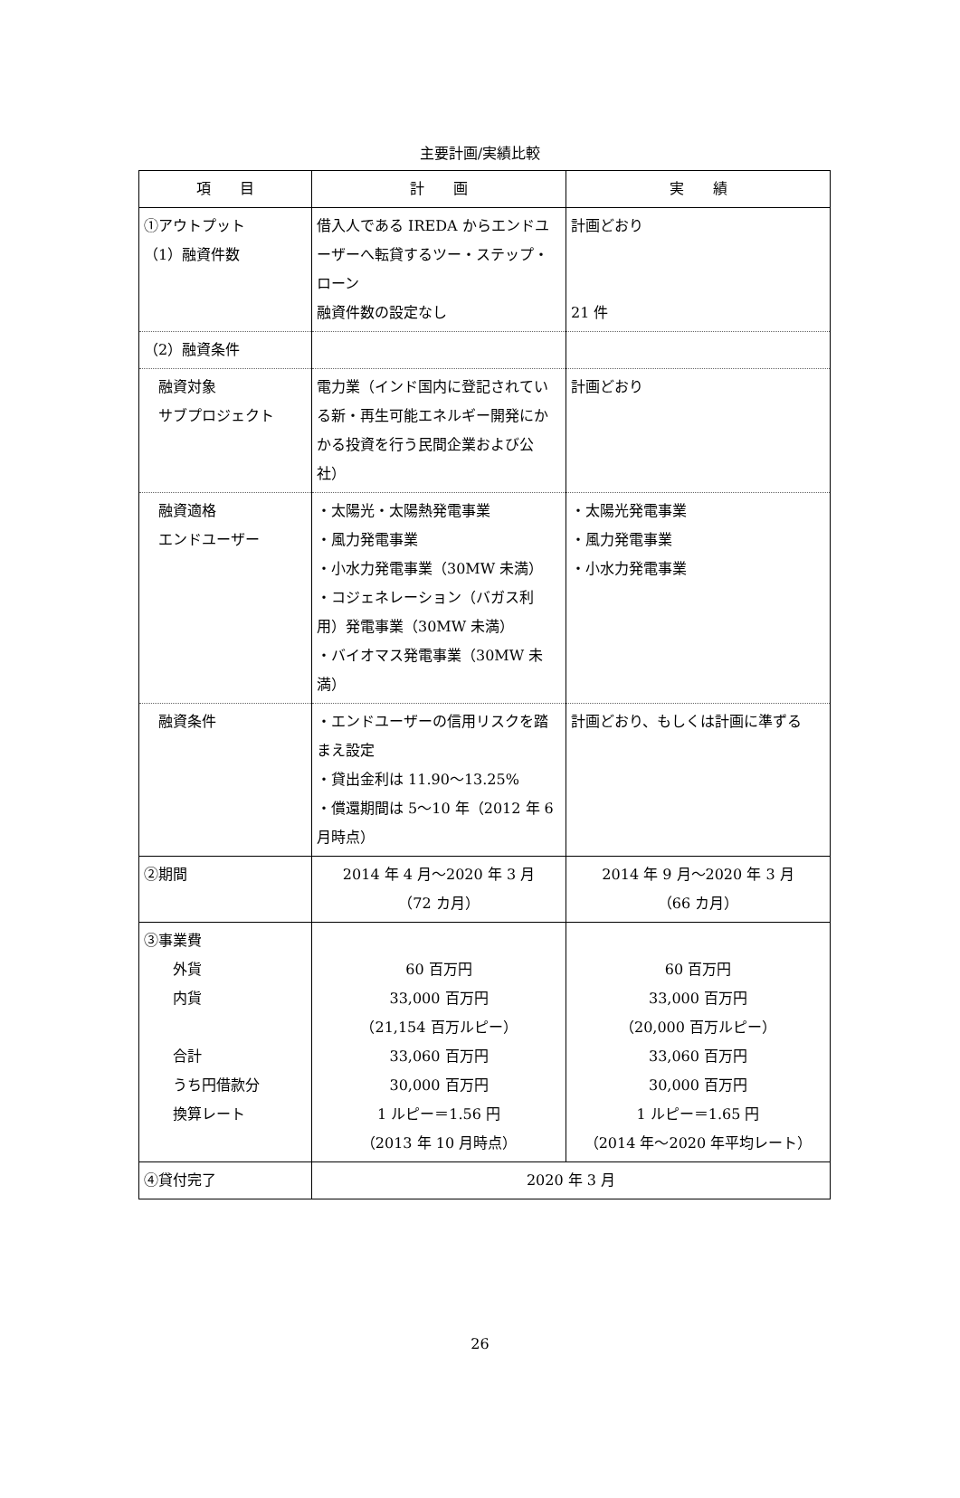主要計画/実績比較
| 項 目 | 計 画 | 実 績 |
| --- | --- | --- |
| ①アウトプット （1）融資件数 | 借入人である IREDA からエンドユーザーへ転貸するツー・ステップ・ローン 融資件数の設定なし | 計画どおり 21 件 |
| （2）融資条件 | | |
| 融資対象 サブプロジェクト | 電力業（インド国内に登記されている新・再生可能エネルギー開発にかかる投資を行う民間企業および公社） | 計画どおり |
| 融資適格 エンドユーザー | ・太陽光・太陽熱発電事業 ・風力発電事業 ・小水力発電事業（30MW 未満） ・コジェネレーション（バガス利用）発電事業（30MW 未満） ・バイオマス発電事業（30MW 未満） | ・太陽光発電事業 ・風力発電事業 ・小水力発電事業 |
| 融資条件 | ・エンドユーザーの信用リスクを踏まえ設定 ・貸出金利は 11.90～13.25% ・償還期間は 5～10 年（2012 年 6 月時点） | 計画どおり、もしくは計画に準ずる |
| ②期間 | 2014 年 4 月～2020 年 3 月 （72 カ月） | 2014 年 9 月～2020 年 3 月 （66 カ月） |
| ③事業費 外貨 内貨 合計 うち円借款分 換算レート | 60 百万円 33,000 百万円 （21,154 百万ルピー） 33,060 百万円 30,000 百万円 1 ルピー＝1.56 円 （2013 年 10 月時点） | 60 百万円 33,000 百万円 （20,000 百万ルピー） 33,060 百万円 30,000 百万円 1 ルピー＝1.65 円 （2014 年～2020 年平均レート） |
| ④貸付完了 | 2020 年 3 月 | |
26